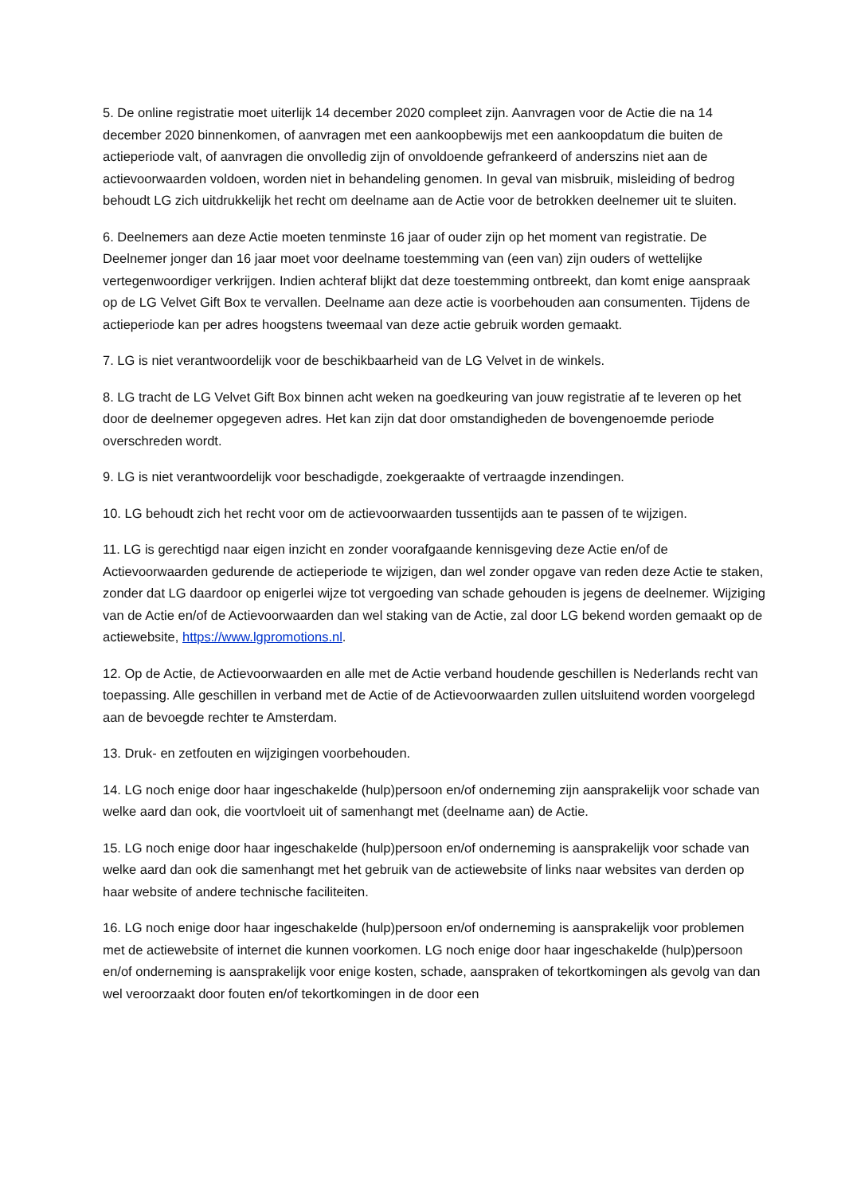5. De online registratie moet uiterlijk 14 december 2020 compleet zijn. Aanvragen voor de Actie die na 14 december 2020 binnenkomen, of aanvragen met een aankoopbewijs met een aankoopdatum die buiten de actieperiode valt, of aanvragen die onvolledig zijn of onvoldoende gefrankeerd of anderszins niet aan de actievoorwaarden voldoen, worden niet in behandeling genomen. In geval van misbruik, misleiding of bedrog behoudt LG zich uitdrukkelijk het recht om deelname aan de Actie voor de betrokken deelnemer uit te sluiten.
6. Deelnemers aan deze Actie moeten tenminste 16 jaar of ouder zijn op het moment van registratie. De Deelnemer jonger dan 16 jaar moet voor deelname toestemming van (een van) zijn ouders of wettelijke vertegenwoordiger verkrijgen. Indien achteraf blijkt dat deze toestemming ontbreekt, dan komt enige aanspraak op de LG Velvet Gift Box te vervallen. Deelname aan deze actie is voorbehouden aan consumenten. Tijdens de actieperiode kan per adres hoogstens tweemaal van deze actie gebruik worden gemaakt.
7. LG is niet verantwoordelijk voor de beschikbaarheid van de LG Velvet in de winkels.
8. LG tracht de LG Velvet Gift Box binnen acht weken na goedkeuring van jouw registratie af te leveren op het door de deelnemer opgegeven adres. Het kan zijn dat door omstandigheden de bovengenoemde periode overschreden wordt.
9. LG is niet verantwoordelijk voor beschadigde, zoekgeraakte of vertraagde inzendingen.
10. LG behoudt zich het recht voor om de actievoorwaarden tussentijds aan te passen of te wijzigen.
11. LG is gerechtigd naar eigen inzicht en zonder voorafgaande kennisgeving deze Actie en/of de Actievoorwaarden gedurende de actieperiode te wijzigen, dan wel zonder opgave van reden deze Actie te staken, zonder dat LG daardoor op enigerlei wijze tot vergoeding van schade gehouden is jegens de deelnemer. Wijziging van de Actie en/of de Actievoorwaarden dan wel staking van de Actie, zal door LG bekend worden gemaakt op de actiewebsite, https://www.lgpromotions.nl.
12. Op de Actie, de Actievoorwaarden en alle met de Actie verband houdende geschillen is Nederlands recht van toepassing. Alle geschillen in verband met de Actie of de Actievoorwaarden zullen uitsluitend worden voorgelegd aan de bevoegde rechter te Amsterdam.
13. Druk- en zetfouten en wijzigingen voorbehouden.
14. LG noch enige door haar ingeschakelde (hulp)persoon en/of onderneming zijn aansprakelijk voor schade van welke aard dan ook, die voortvloeit uit of samenhangt met (deelname aan) de Actie.
15. LG noch enige door haar ingeschakelde (hulp)persoon en/of onderneming is aansprakelijk voor schade van welke aard dan ook die samenhangt met het gebruik van de actiewebsite of links naar websites van derden op haar website of andere technische faciliteiten.
16. LG noch enige door haar ingeschakelde (hulp)persoon en/of onderneming is aansprakelijk voor problemen met de actiewebsite of internet die kunnen voorkomen. LG noch enige door haar ingeschakelde (hulp)persoon en/of onderneming is aansprakelijk voor enige kosten, schade, aanspraken of tekortkomingen als gevolg van dan wel veroorzaakt door fouten en/of tekortkomingen in de door een